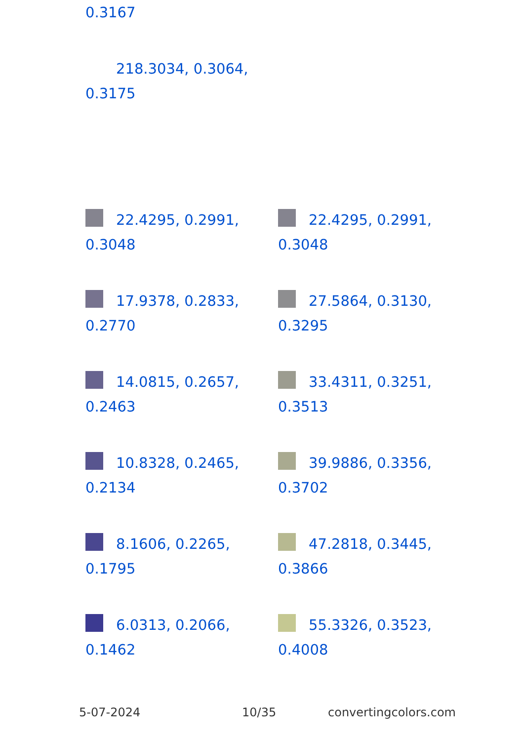0.3167
218.3034, 0.3064, 0.3175
22.4295, 0.2991, 0.3048
22.4295, 0.2991, 0.3048
17.9378, 0.2833, 0.2770
27.5864, 0.3130, 0.3295
14.0815, 0.2657, 0.2463
33.4311, 0.3251, 0.3513
10.8328, 0.2465, 0.2134
39.9886, 0.3356, 0.3702
8.1606, 0.2265, 0.1795
47.2818, 0.3445, 0.3866
6.0313, 0.2066, 0.1462
55.3326, 0.3523, 0.4008
5-07-2024 10/35 convertingcolors.com